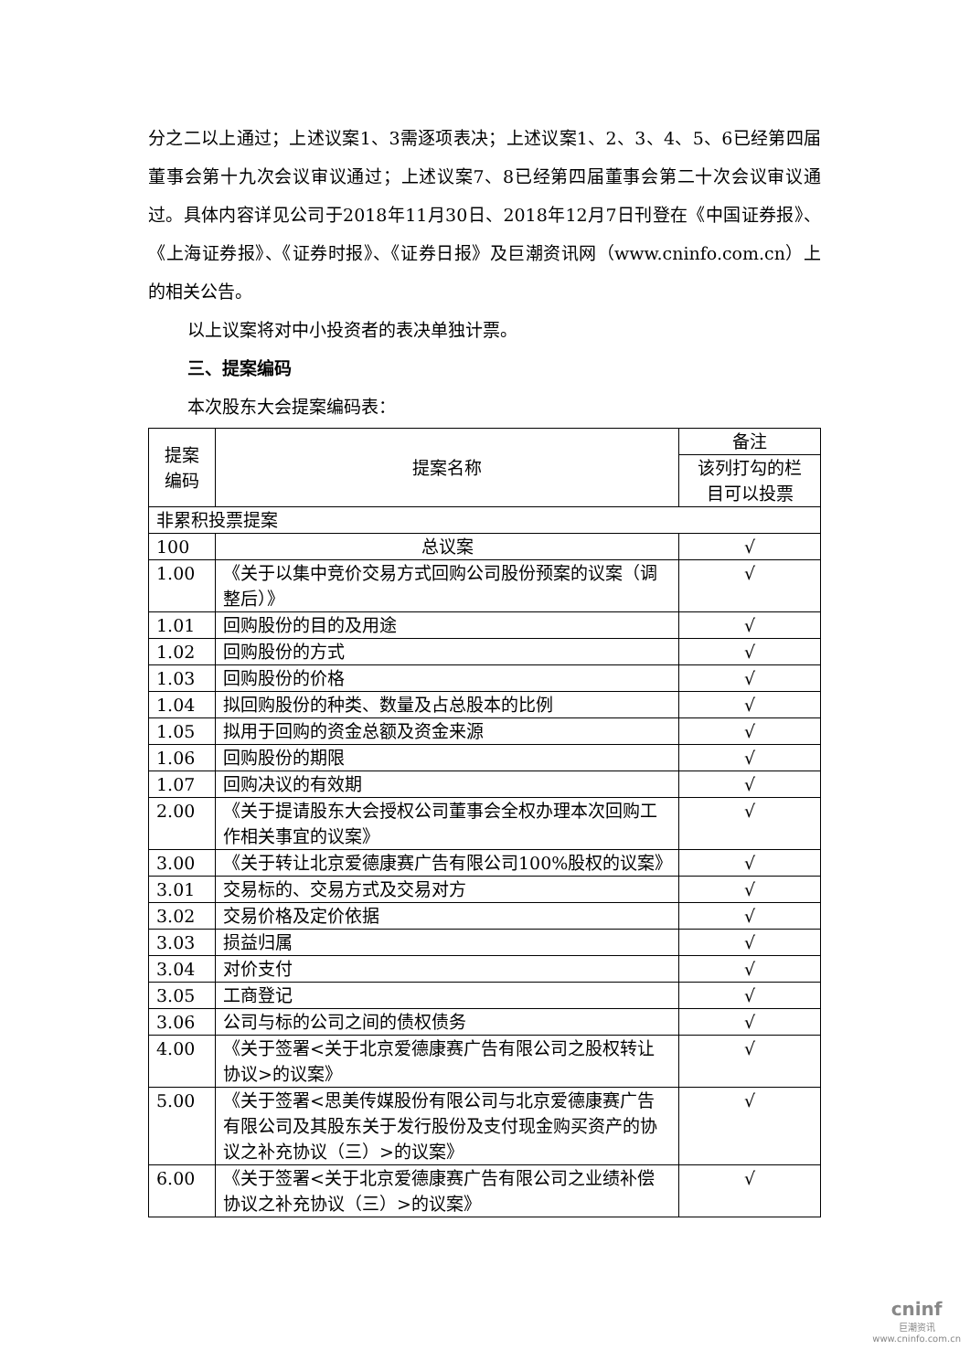分之二以上通过；上述议案1、3需逐项表决；上述议案1、2、3、4、5、6已经第四届董事会第十九次会议审议通过；上述议案7、8已经第四届董事会第二十次会议审议通过。具体内容详见公司于2018年11月30日、2018年12月7日刊登在《中国证券报》、《上海证券报》、《证券时报》、《证券日报》及巨潮资讯网（www.cninfo.com.cn）上的相关公告。
以上议案将对中小投资者的表决单独计票。
三、提案编码
本次股东大会提案编码表：
| 提案 编码 | 提案名称 | 备注 |
| --- | --- | --- |
| | | 该列打勾的栏 目可以投票 |
| 非累积投票提案 | | |
| 100 | 总议案 | √ |
| 1.00 | 《关于以集中竞价交易方式回购公司股份预案的议案（调整后）》 | √ |
| 1.01 | 回购股份的目的及用途 | √ |
| 1.02 | 回购股份的方式 | √ |
| 1.03 | 回购股份的价格 | √ |
| 1.04 | 拟回购股份的种类、数量及占总股本的比例 | √ |
| 1.05 | 拟用于回购的资金总额及资金来源 | √ |
| 1.06 | 回购股份的期限 | √ |
| 1.07 | 回购决议的有效期 | √ |
| 2.00 | 《关于提请股东大会授权公司董事会全权办理本次回购工作相关事宜的议案》 | √ |
| 3.00 | 《关于转让北京爱德康赛广告有限公司100%股权的议案》 | √ |
| 3.01 | 交易标的、交易方式及交易对方 | √ |
| 3.02 | 交易价格及定价依据 | √ |
| 3.03 | 损益归属 | √ |
| 3.04 | 对价支付 | √ |
| 3.05 | 工商登记 | √ |
| 3.06 | 公司与标的公司之间的债权债务 | √ |
| 4.00 | 《关于签署<关于北京爱德康赛广告有限公司之股权转让协议>的议案》 | √ |
| 5.00 | 《关于签署<思美传媒股份有限公司与北京爱德康赛广告有限公司及其股东关于发行股份及支付现金购买资产的协议之补充协议（三）>的议案》 | √ |
| 6.00 | 《关于签署<关于北京爱德康赛广告有限公司之业绩补偿协议之补充协议（三）>的议案》 | √ |
cninf
巨潮资讯
www.cninfo.com.cn